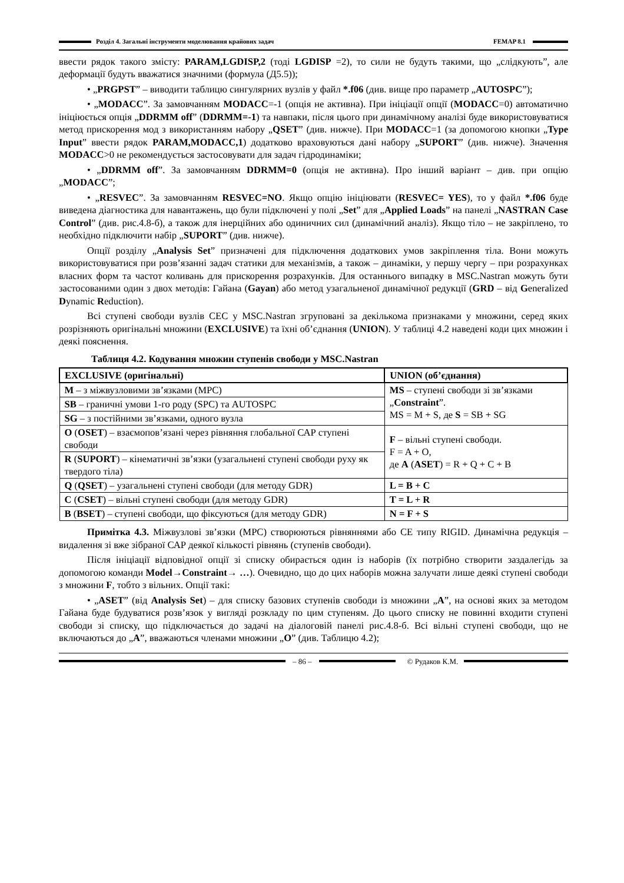Розділ 4. Загальні інструменти моделювання крайових задач FEMAP 8.1
ввести рядок такого змісту: PARAM,LGDISP,2 (тоді LGDISP =2), то сили не будуть такими, що „слідкують”, але деформації будуть вважатися значними (формула (Д5.5));
• „PRGPST” – виводити таблицю сингулярних вузлів у файл *.f06 (див. вище про параметр „AUTOSPC”);
• „MODACC”. За замовчанням MODACC=-1 (опція не активна). При ініціації опції (MODACC=0) автоматично ініціюється опція „DDRMM off” (DDRMM=-1) та навпаки, після цього при динамічному аналізі буде використовуватися метод прискорення мод з використанням набору „QSET” (див. нижче). При MODACC=1 (за допомогою кнопки „Type Input” ввести рядок PARAM,MODACC,1) додатково враховуються дані набору „SUPORT” (див. нижче). Значення MODACC>0 не рекомендується застосовувати для задач гідродинаміки;
• „DDRMM off”. За замовчанням DDRMM=0 (опція не активна). Про інший варіант – див. при опцію „MODACC”;
• „RESVEC”. За замовчанням RESVEC=NO. Якщо опцію ініціювати (RESVEC= YES), то у файл *.f06 буде виведена діагностика для навантажень, що були підключені у полі „Set” для „Applied Loads” на панелі „NASTRAN Case Control” (див. рис.4.8-б), а також для інерційних або одиничних сил (динамічний аналіз). Якщо тіло – не закріплено, то необхідно підключити набір „SUPORT” (див. нижче).
Опції розділу „Analysis Set” призначені для підключення додаткових умов закріплення тіла. Вони можуть використовуватися при розв’язанні задач статики для механізмів, а також – динаміки, у першу чергу – при розрахунках власних форм та частот коливань для прискорення розрахунків. Для останнього випадку в MSC.Nastran можуть бути застосованими один з двох методів: Гайана (Gayan) або метод узагальненої динамічної редукції (GRD – від Generalized Dynamic Reduction).
Всі ступені свободи вузлів СЕС у MSC.Nastran згруповані за декількома признаками у множини, серед яких розрізняють оригінальні множини (EXCLUSIVE) та їхні об’єднання (UNION). У таблиці 4.2 наведені коди цих множин і деякі пояснення.
Таблиця 4.2. Кодування множин ступенів свободи у MSC.Nastran
| EXCLUSIVE (оригінальні) | UNION (об’єднання) |
| --- | --- |
| M – з міжвузловими зв’язками (MPC) | MS – ступені свободи зі зв’язками „ Constraint ”. MS = M + S, де S = SB + SG |
| SB – граничні умови 1-го роду (SPC) та AUTOSPC | |
| SG – з постійними зв’язками, одного вузла | |
| O ( OSET ) – взаємопов’язані через рівняння глобальної САР ступені свободи | F – вільні ступені свободи. F = A + O, де A ( ASET ) = R + Q + C + B |
| R ( SUPORT ) – кінематичні зв’язки (узагальнені ступені свободи руху як твердого тіла) | |
| Q ( QSET ) – узагальнені ступені свободи (для методу GDR) | L = B + C |
| C ( CSET ) – вільні ступені свободи (для методу GDR) | T = L + R |
| B ( BSET ) – ступені свободи, що фіксуються (для методу GDR) | N = F + S |
Примітка 4.3. Міжвузлові зв’язки (MPC) створюються рівняннями або СЕ типу RIGID. Динамічна редукція – видалення зі вже зібраної САР деякої кількості рівнянь (ступенів свободи).
Після ініціації відповідної опції зі списку обирається один із наборів (їх потрібно створити заздалегідь за допомогою команди Model→Constraint→ …). Очевидно, що до цих наборів можна залучати лише деякі ступені свободи з множини F, тобто з вільних. Опції такі:
• „ASET” (від Analysis Set) – для списку базових ступенів свободи із множини „A”, на основі яких за методом Гайана буде будуватися розв’язок у вигляді розкладу по цим ступеням. До цього списку не повинні входити ступені свободи зі списку, що підключається до задачі на діалоговій панелі рис.4.8-б. Всі вільні ступені свободи, що не включаються до „A”, вважаються членами множини „O” (див. Таблицю 4.2);
– 86 – © Рудаков К.М.